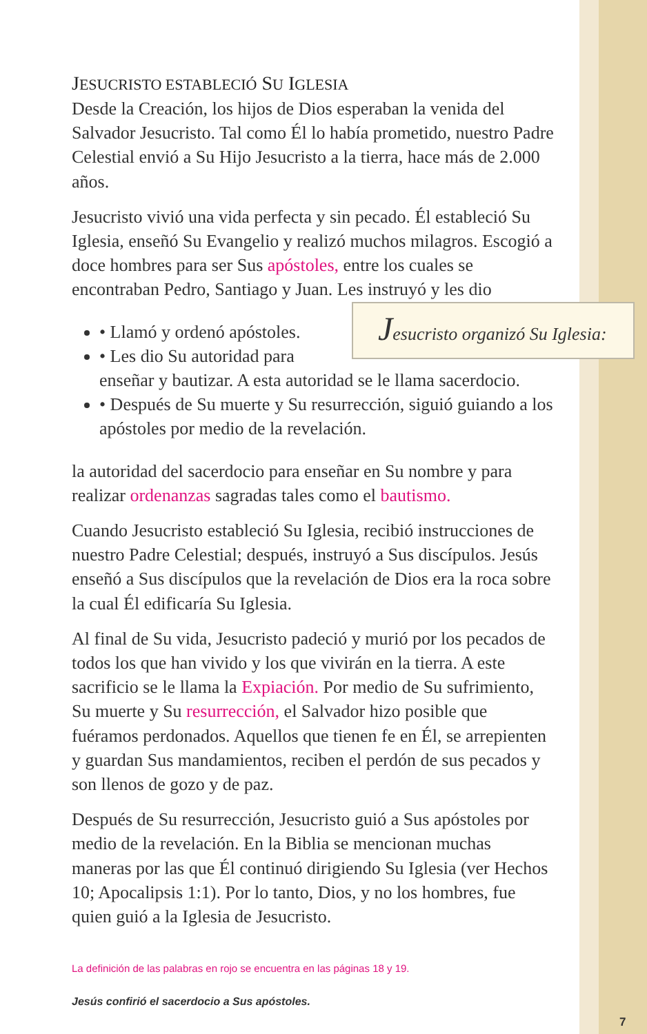JESUCRISTO ESTABLECIÓ SU IGLESIA
Desde la Creación, los hijos de Dios esperaban la venida del Salvador Jesucristo. Tal como Él lo había prometido, nuestro Padre Celestial envió a Su Hijo Jesucristo a la tierra, hace más de 2.000 años.
Jesucristo vivió una vida perfecta y sin pecado. Él estableció Su Iglesia, enseñó Su Evangelio y realizó muchos milagros. Escogió a doce hombres para ser Sus apóstoles, entre los cuales se encontraban Pedro, Santiago y Juan. Les instruyó y les dio Jesucristo organizó Su Iglesia:
• Llamó y ordenó apóstoles.
• Les dio Su autoridad para enseñar y bautizar. A esta autoridad se le llama sacerdocio.
• Después de Su muerte y Su resurrección, siguió guiando a los apóstoles por medio de la revelación.
la autoridad del sacerdocio para enseñar en Su nombre y para realizar ordenanzas sagradas tales como el bautismo.
Cuando Jesucristo estableció Su Iglesia, recibió instrucciones de nuestro Padre Celestial; después, instruyó a Sus discípulos. Jesús enseñó a Sus discípulos que la revelación de Dios era la roca sobre la cual Él edificaría Su Iglesia.
Al final de Su vida, Jesucristo padeció y murió por los pecados de todos los que han vivido y los que vivirán en la tierra. A este sacrificio se le llama la Expiación. Por medio de Su sufrimiento, Su muerte y Su resurrección, el Salvador hizo posible que fuéramos perdonados. Aquellos que tienen fe en Él, se arrepienten y guardan Sus mandamientos, reciben el perdón de sus pecados y son llenos de gozo y de paz.
Después de Su resurrección, Jesucristo guió a Sus apóstoles por medio de la revelación. En la Biblia se mencionan muchas maneras por las que Él continuó dirigiendo Su Iglesia (ver Hechos 10; Apocalipsis 1:1). Por lo tanto, Dios, y no los hombres, fue quien guió a la Iglesia de Jesucristo.
La definición de las palabras en rojo se encuentra en las páginas 18 y 19.
Jesús confirió el sacerdocio a Sus apóstoles.
7